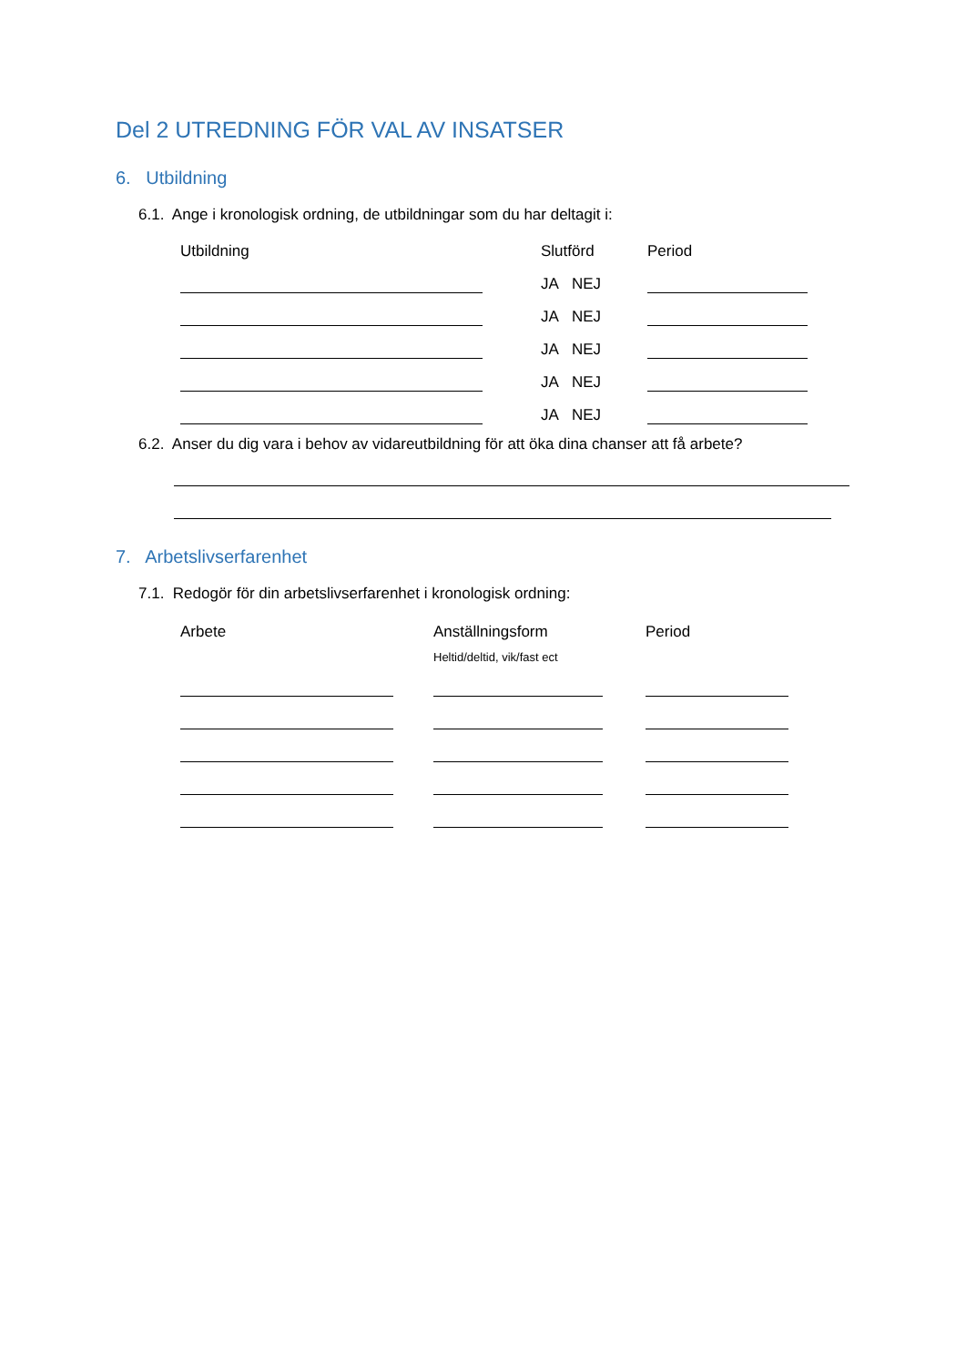Del 2 UTREDNING FÖR VAL AV INSATSER
6. Utbildning
6.1. Ange i kronologisk ordning, de utbildningar som du har deltagit i:
Utbildning Slutförd Period
JA NEJ
JA NEJ
JA NEJ
JA NEJ
JA NEJ
6.2. Anser du dig vara i behov av vidareutbildning för att öka dina chanser att få arbete?
7. Arbetslivserfarenhet
7.1. Redogör för din arbetslivserfarenhet i kronologisk ordning:
Arbete Anställningsform Period
Heltid/deltid, vik/fast ect